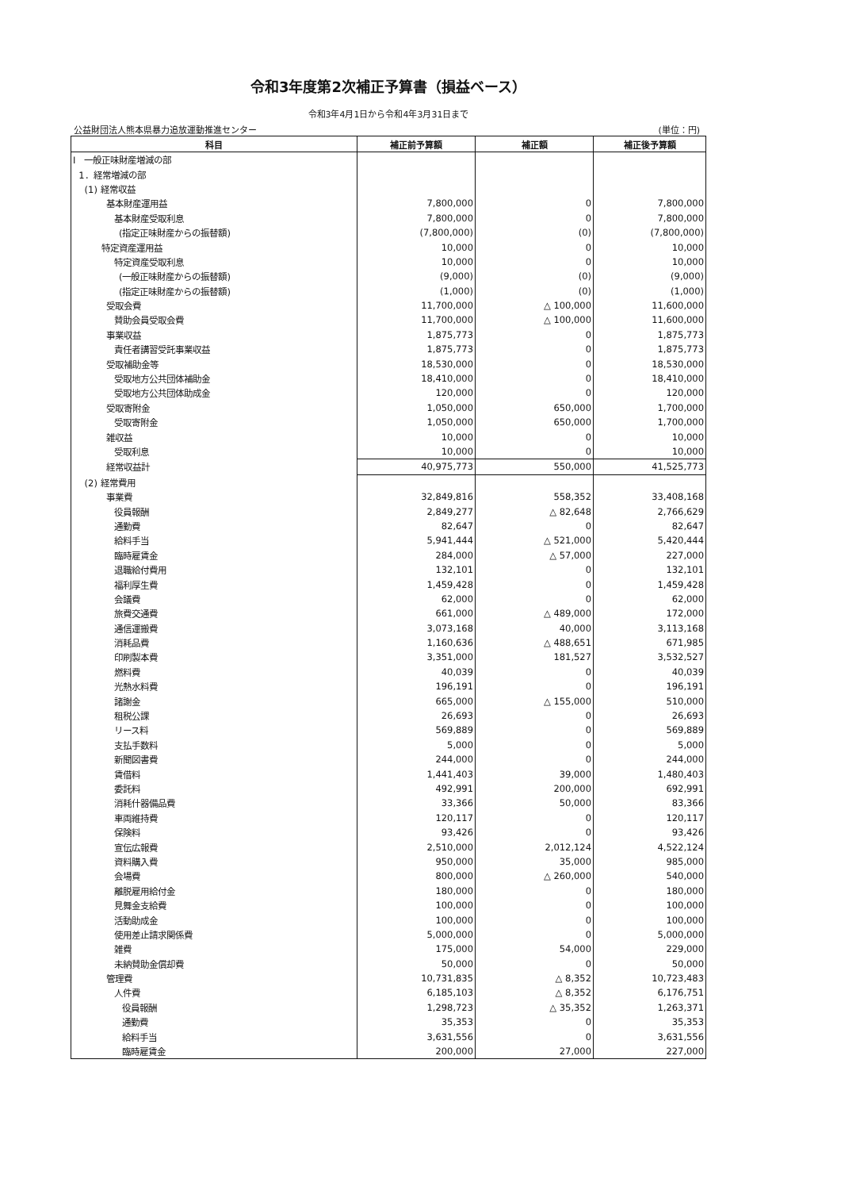令和3年度第2次補正予算書（損益ベース）
令和3年4月1日から令和4年3月31日まで
公益財団法人熊本県暴力追放運動推進センター (単位：円)
| 科目 | 補正前予算額 | 補正額 | 補正後予算額 |
| --- | --- | --- | --- |
| Ⅰ 一般正味財産増減の部 | | | |
| 1．経常増減の部 | | | |
| (1) 経常収益 | | | |
| 基本財産運用益 | 7,800,000 | 0 | 7,800,000 |
| 基本財産受取利息 | 7,800,000 | 0 | 7,800,000 |
| (指定正味財産からの振替額) | (7,800,000) | (0) | (7,800,000) |
| 特定資産運用益 | 10,000 | 0 | 10,000 |
| 特定資産受取利息 | 10,000 | 0 | 10,000 |
| (一般正味財産からの振替額) | (9,000) | (0) | (9,000) |
| (指定正味財産からの振替額) | (1,000) | (0) | (1,000) |
| 受取会費 | 11,700,000 | △ 100,000 | 11,600,000 |
| 賛助会員受取会費 | 11,700,000 | △ 100,000 | 11,600,000 |
| 事業収益 | 1,875,773 | 0 | 1,875,773 |
| 責任者講習受託事業収益 | 1,875,773 | 0 | 1,875,773 |
| 受取補助金等 | 18,530,000 | 0 | 18,530,000 |
| 受取地方公共団体補助金 | 18,410,000 | 0 | 18,410,000 |
| 受取地方公共団体助成金 | 120,000 | 0 | 120,000 |
| 受取寄附金 | 1,050,000 | 650,000 | 1,700,000 |
| 受取寄附金 | 1,050,000 | 650,000 | 1,700,000 |
| 雑収益 | 10,000 | 0 | 10,000 |
| 受取利息 | 10,000 | 0 | 10,000 |
| 経常収益計 | 40,975,773 | 550,000 | 41,525,773 |
| (2) 経常費用 | | | |
| 事業費 | 32,849,816 | 558,352 | 33,408,168 |
| 役員報酬 | 2,849,277 | △ 82,648 | 2,766,629 |
| 通勤費 | 82,647 | 0 | 82,647 |
| 給料手当 | 5,941,444 | △ 521,000 | 5,420,444 |
| 臨時雇賃金 | 284,000 | △ 57,000 | 227,000 |
| 退職給付費用 | 132,101 | 0 | 132,101 |
| 福利厚生費 | 1,459,428 | 0 | 1,459,428 |
| 会議費 | 62,000 | 0 | 62,000 |
| 旅費交通費 | 661,000 | △ 489,000 | 172,000 |
| 通信運搬費 | 3,073,168 | 40,000 | 3,113,168 |
| 消耗品費 | 1,160,636 | △ 488,651 | 671,985 |
| 印刷製本費 | 3,351,000 | 181,527 | 3,532,527 |
| 燃料費 | 40,039 | 0 | 40,039 |
| 光熱水料費 | 196,191 | 0 | 196,191 |
| 諸謝金 | 665,000 | △ 155,000 | 510,000 |
| 租税公課 | 26,693 | 0 | 26,693 |
| リース料 | 569,889 | 0 | 569,889 |
| 支払手数料 | 5,000 | 0 | 5,000 |
| 新聞図書費 | 244,000 | 0 | 244,000 |
| 賃借料 | 1,441,403 | 39,000 | 1,480,403 |
| 委託料 | 492,991 | 200,000 | 692,991 |
| 消耗什器備品費 | 33,366 | 50,000 | 83,366 |
| 車両維持費 | 120,117 | 0 | 120,117 |
| 保険料 | 93,426 | 0 | 93,426 |
| 宣伝広報費 | 2,510,000 | 2,012,124 | 4,522,124 |
| 資料購入費 | 950,000 | 35,000 | 985,000 |
| 会場費 | 800,000 | △ 260,000 | 540,000 |
| 離脱雇用給付金 | 180,000 | 0 | 180,000 |
| 見舞金支給費 | 100,000 | 0 | 100,000 |
| 活動助成金 | 100,000 | 0 | 100,000 |
| 使用差止請求関係費 | 5,000,000 | 0 | 5,000,000 |
| 雑費 | 175,000 | 54,000 | 229,000 |
| 未納賛助金償却費 | 50,000 | 0 | 50,000 |
| 管理費 | 10,731,835 | △ 8,352 | 10,723,483 |
| 人件費 | 6,185,103 | △ 8,352 | 6,176,751 |
| 役員報酬 | 1,298,723 | △ 35,352 | 1,263,371 |
| 通勤費 | 35,353 | 0 | 35,353 |
| 給料手当 | 3,631,556 | 0 | 3,631,556 |
| 臨時雇賃金 | 200,000 | 27,000 | 227,000 |